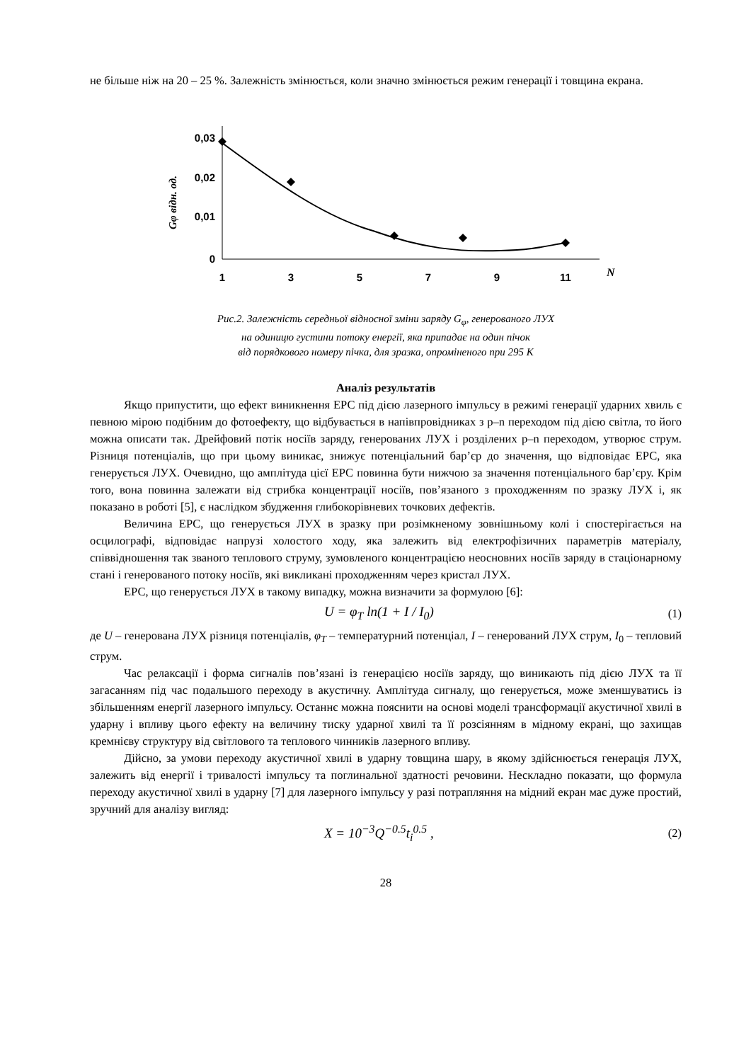не більше ніж на 20 – 25 %. Залежність змінюється, коли значно змінюється режим генерації і товщина екрана.
0,03
0,02
0,01
0
1
3
5
7
9
11
N
Gφ відн. од.
Рис.2. Залежність середньої відносної зміни заряду G<sub>φ</sub>, генерованого ЛУХ
на одиницю густини потоку енергії, яка припадає на один пічок
від порядкового номеру пічка, для зразка, опроміненого при 295 К
Аналіз результатів
Якщо припустити, що ефект виникнення ЕРС під дією лазерного імпульсу в режимі генерації ударних хвиль є певною мірою подібним до фотоефекту, що відбувається в напівпровідниках з p–n переходом під дією світла, то його можна описати так. Дрейфовий потік носіїв заряду, генерованих ЛУХ і розділених p–n переходом, утворює струм. Різниця потенціалів, що при цьому виникає, знижує потенціальний бар’єр до значення, що відповідає ЕРС, яка генерується ЛУХ. Очевидно, що амплітуда цієї ЕРС повинна бути нижчою за значення потенціального бар’єру. Крім того, вона повинна залежати від стрибка концентрації носіїв, пов’язаного з проходженням по зразку ЛУХ і, як показано в роботі [5], є наслідком збудження глибокорівневих точкових дефектів.
Величина ЕРС, що генерується ЛУХ в зразку при розімкненому зовнішньому колі і спостерігається на осцилографі, відповідає напрузі холостого ходу, яка залежить від електрофізичних параметрів матеріалу, співвідношення так званого теплового струму, зумовленого концентрацією неосновних носіїв заряду в стаціонарному стані і генерованого потоку носіїв, які викликані проходженням через кристал ЛУХ.
ЕРС, що генерується ЛУХ в такому випадку, можна визначити за формулою [6]:
U = φ<sub>T</sub> ln(1 + I / I<sub>0</sub>) (1)
де U – генерована ЛУХ різниця потенціалів, φ<sub>T</sub> – температурний потенціал, I – генерований ЛУХ струм, I<sub>0</sub> – тепловий струм.
Час релаксації і форма сигналів пов’язані із генерацією носіїв заряду, що виникають під дією ЛУХ та її загасанням під час подальшого переходу в акустичну. Амплітуда сигналу, що генерується, може зменшуватись із збільшенням енергії лазерного імпульсу. Останнє можна пояснити на основі моделі трансформації акустичної хвилі в ударну і впливу цього ефекту на величину тиску ударної хвилі та її розсіянням в мідному екрані, що захищав кремнієву структуру від світлового та теплового чинників лазерного впливу.
Дійсно, за умови переходу акустичної хвилі в ударну товщина шару, в якому здійснюється генерація ЛУХ, залежить від енергії і тривалості імпульсу та поглинальної здатності речовини. Нескладно показати, що формула переходу акустичної хвилі в ударну [7] для лазерного імпульсу у разі потрапляння на мідний екран має дуже простий, зручний для аналізу вигляд:
X = 10<sup>−3</sup>Q<sup>−0.5</sup>t<sub>i</sub><sup>0.5</sup> , (2)
28